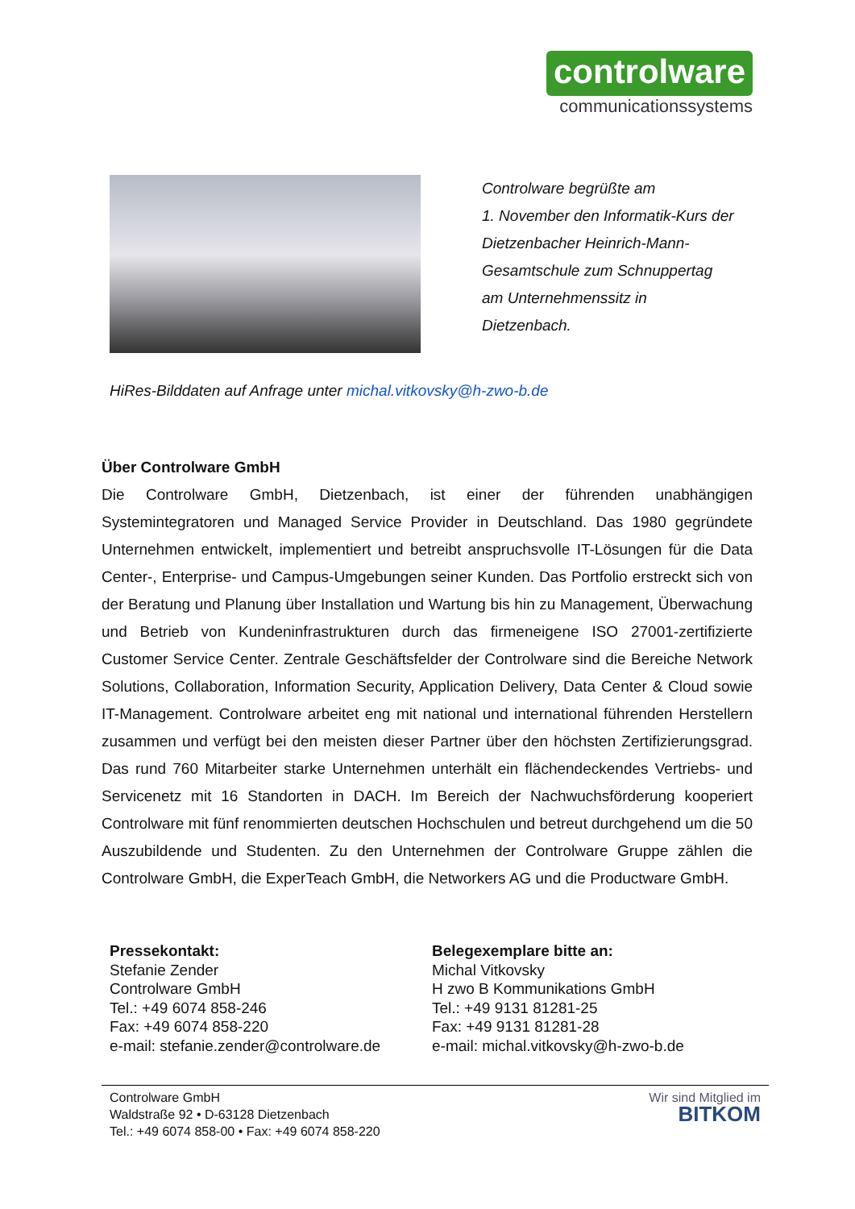controlware
communicationssystems
Controlware begrüßte am
1. November den Informatik-Kurs der
Dietzenbacher Heinrich-Mann-
Gesamtschule zum Schnuppertag
am Unternehmenssitz in
Dietzenbach.
HiRes-Bilddaten auf Anfrage unter michal.vitkovsky@h-zwo-b.de
Über Controlware GmbH
Die Controlware GmbH, Dietzenbach, ist einer der führenden unabhängigen Systemintegratoren und Managed Service Provider in Deutschland. Das 1980 gegründete Unternehmen entwickelt, implementiert und betreibt anspruchsvolle IT-Lösungen für die Data Center-, Enterprise- und Campus-Umgebungen seiner Kunden. Das Portfolio erstreckt sich von der Beratung und Planung über Installation und Wartung bis hin zu Management, Überwachung und Betrieb von Kundeninfrastrukturen durch das firmeneigene ISO 27001-zertifizierte Customer Service Center. Zentrale Geschäftsfelder der Controlware sind die Bereiche Network Solutions, Collaboration, Information Security, Application Delivery, Data Center & Cloud sowie IT-Management. Controlware arbeitet eng mit national und international führenden Herstellern zusammen und verfügt bei den meisten dieser Partner über den höchsten Zertifizierungsgrad. Das rund 760 Mitarbeiter starke Unternehmen unterhält ein flächendeckendes Vertriebs- und Servicenetz mit 16 Standorten in DACH. Im Bereich der Nachwuchsförderung kooperiert Controlware mit fünf renommierten deutschen Hochschulen und betreut durchgehend um die 50 Auszubildende und Studenten. Zu den Unternehmen der Controlware Gruppe zählen die Controlware GmbH, die ExperTeach GmbH, die Networkers AG und die Productware GmbH.
Pressekontakt:
Stefanie Zender
Controlware GmbH
Tel.: +49 6074 858-246
Fax: +49 6074 858-220
e-mail: stefanie.zender@controlware.de
Belegexemplare bitte an:
Michal Vitkovsky
H zwo B Kommunikations GmbH
Tel.: +49 9131 81281-25
Fax: +49 9131 81281-28
e-mail: michal.vitkovsky@h-zwo-b.de
Controlware GmbH
Waldstraße 92 • D-63128 Dietzenbach
Tel.: +49 6074 858-00 • Fax: +49 6074 858-220
Wir sind Mitglied im
BITKOM